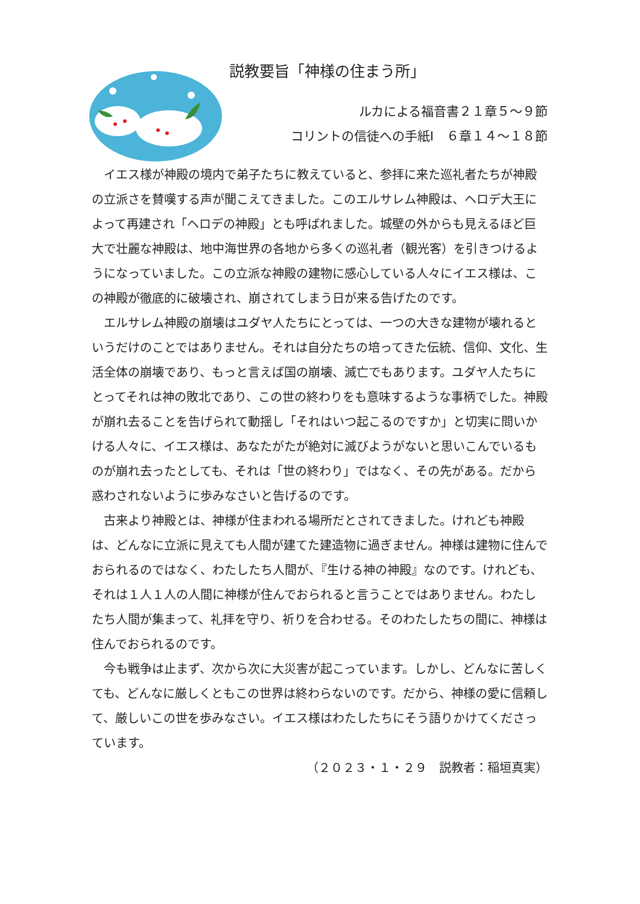説教要旨「神様の住まう所」
ルカによる福音書２１章５～９節
コリントの信徒への手紙Ⅰ　６章１４～１８節
イエス様が神殿の境内で弟子たちに教えていると、参拝に来た巡礼者たちが神殿の立派さを賛嘆する声が聞こえてきました。このエルサレム神殿は、ヘロデ大王によって再建され「ヘロデの神殿」とも呼ばれました。城壁の外からも見えるほど巨大で壮麗な神殿は、地中海世界の各地から多くの巡礼者（観光客）を引きつけるようになっていました。この立派な神殿の建物に感心している人々にイエス様は、この神殿が徹底的に破壊され、崩されてしまう日が来る告げたのです。
エルサレム神殿の崩壊はユダヤ人たちにとっては、一つの大きな建物が壊れるというだけのことではありません。それは自分たちの培ってきた伝統、信仰、文化、生活全体の崩壊であり、もっと言えば国の崩壊、滅亡でもあります。ユダヤ人たちにとってそれは神の敗北であり、この世の終わりをも意味するような事柄でした。神殿が崩れ去ることを告げられて動揺し「それはいつ起こるのですか」と切実に問いかける人々に、イエス様は、あなたがたが絶対に滅びようがないと思いこんでいるものが崩れ去ったとしても、それは「世の終わり」ではなく、その先がある。だから惑わされないように歩みなさいと告げるのです。
古来より神殿とは、神様が住まわれる場所だとされてきました。けれども神殿は、どんなに立派に見えても人間が建てた建造物に過ぎません。神様は建物に住んでおられるのではなく、わたしたち人間が、『生ける神の神殿』なのです。けれども、それは１人１人の人間に神様が住んでおられると言うことではありません。わたしたち人間が集まって、礼拝を守り、祈りを合わせる。そのわたしたちの間に、神様は住んでおられるのです。
今も戦争は止まず、次から次に大災害が起こっています。しかし、どんなに苦しくても、どんなに厳しくともこの世界は終わらないのです。だから、神様の愛に信頼して、厳しいこの世を歩みなさい。イエス様はわたしたちにそう語りかけてくださっています。
（２０２３・１・２９　説教者：稲垣真実）